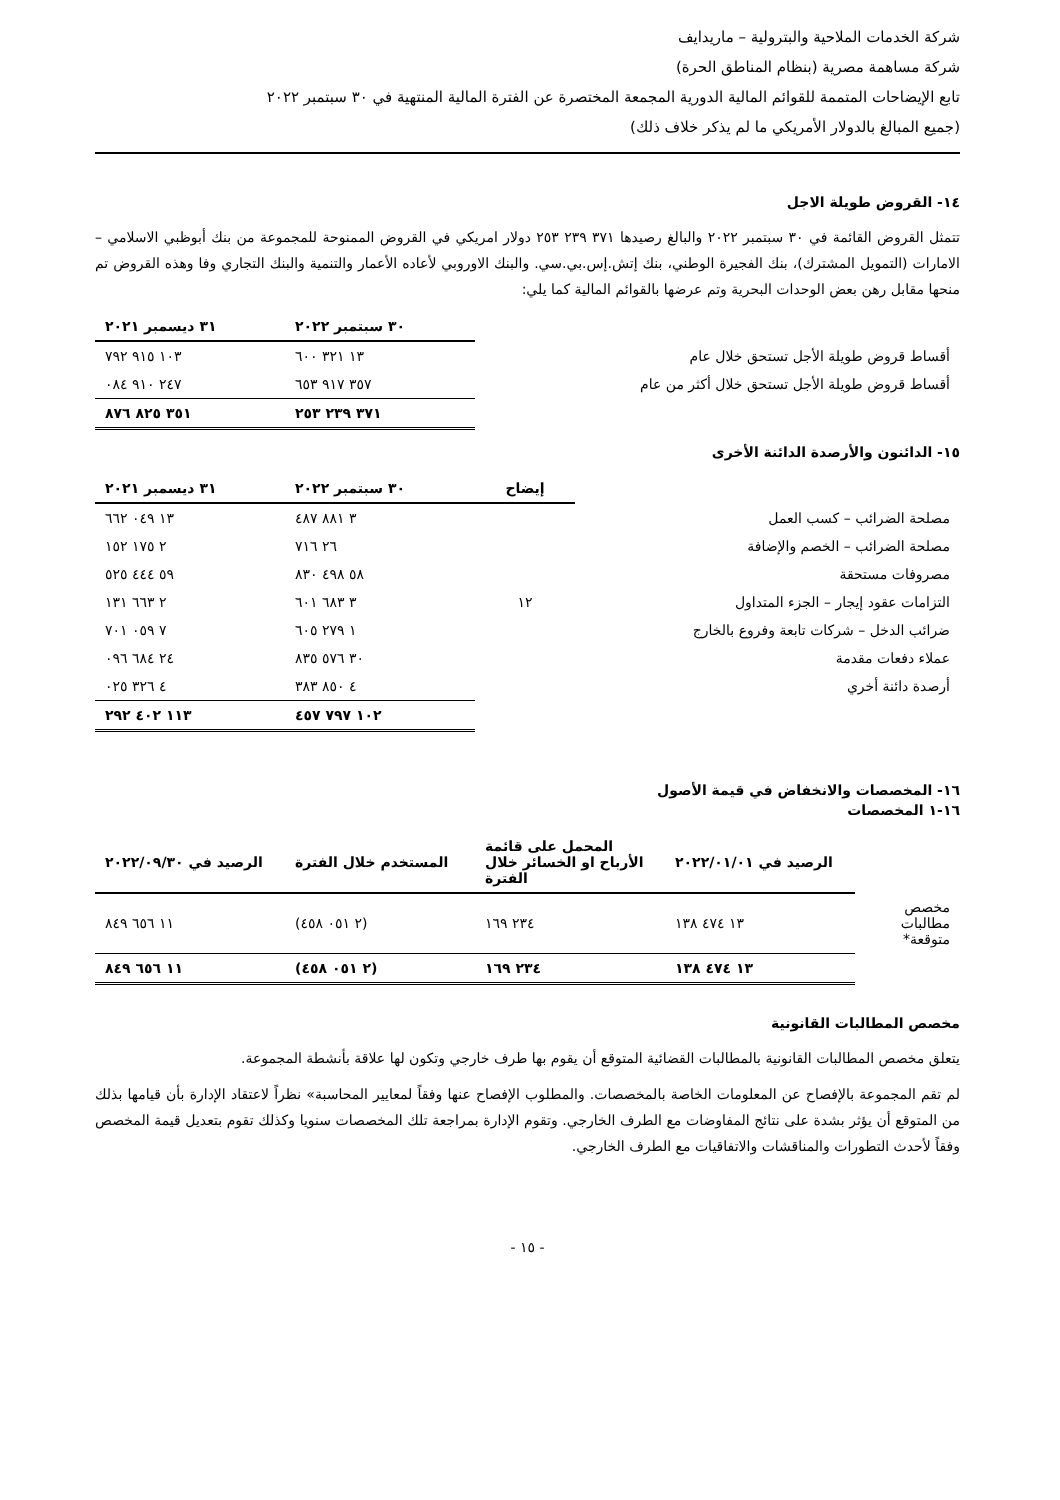شركة الخدمات الملاحية والبترولية – ماريدايف
شركة مساهمة مصرية (بنظام المناطق الحرة)
تابع الإيضاحات المتممة للقوائم المالية الدورية المجمعة المختصرة عن الفترة المالية المنتهية في ٣٠ سبتمبر ٢٠٢٢
(جميع المبالغ بالدولار الأمريكي ما لم يذكر خلاف ذلك)
١٤- القروض طويلة الاجل
تتمثل القروض القائمة في ٣٠ سبتمبر ٢٠٢٢ والبالغ رصيدها ٣٧١ ٢٣٩ ٢٥٣ دولار امريكي في القروض الممنوحة للمجموعة من بنك أبوظبي الاسلامي – الامارات (التمويل المشترك)، بنك الفجيرة الوطني، بنك إتش.إس.بي.سي. والبنك الاوروبي لأعاده الأعمار والتنمية والبنك التجاري وفا وهذه القروض تم منحها مقابل رهن بعض الوحدات البحرية وتم عرضها بالقوائم المالية كما يلي:
| | ٣٠ سبتمبر ٢٠٢٢ | ٣١ ديسمبر ٢٠٢١ |
| --- | --- | --- |
| أقساط قروض طويلة الأجل تستحق خلال عام | ١٣ ٣٢١ ٦٠٠ | ١٠٣ ٩١٥ ٧٩٢ |
| أقساط قروض طويلة الأجل تستحق خلال أكثر من عام | ٣٥٧ ٩١٧ ٦٥٣ | ٢٤٧ ٩١٠ ٠٨٤ |
| | ٣٧١ ٢٣٩ ٢٥٣ | ٣٥١ ٨٢٥ ٨٧٦ |
١٥- الدائنون والأرصدة الدائنة الأخرى
| | إيضاح | ٣٠ سبتمبر ٢٠٢٢ | ٣١ ديسمبر ٢٠٢١ |
| --- | --- | --- | --- |
| مصلحة الضرائب – كسب العمل | | ٣ ٨٨١ ٤٨٧ | ١٣ ٠٤٩ ٦٦٢ |
| مصلحة الضرائب – الخصم والإضافة | | ٢٦ ٧١٦ | ٢ ١٧٥ ١٥٢ |
| مصروفات مستحقة | | ٥٨ ٤٩٨ ٨٣٠ | ٥٩ ٤٤٤ ٥٢٥ |
| التزامات عقود إيجار – الجزء المتداول | ١٢ | ٣ ٦٨٣ ٦٠١ | ٢ ٦٦٣ ١٣١ |
| ضرائب الدخل – شركات تابعة وفروع بالخارج | | ١ ٢٧٩ ٦٠٥ | ٧ ٠٥٩ ٧٠١ |
| عملاء دفعات مقدمة | | ٣٠ ٥٧٦ ٨٣٥ | ٢٤ ٦٨٤ ٠٩٦ |
| أرصدة دائنة أخري | | ٤ ٨٥٠ ٣٨٣ | ٤ ٣٢٦ ٠٢٥ |
| | | ١٠٢ ٧٩٧ ٤٥٧ | ١١٣ ٤٠٢ ٢٩٢ |
١٦- المخصصات والانخفاض في قيمة الأصول
١٦-١ المخصصات
| | الرصيد في ٢٠٢٢/٠١/٠١ | المحمل على قائمة الأرباح او الخسائر خلال الفترة | المستخدم خلال الفترة | الرصيد في ٢٠٢٢/٠٩/٣٠ |
| --- | --- | --- | --- | --- |
| مخصص مطالبات متوقعة* | ١٣ ٤٧٤ ١٣٨ | ٢٣٤ ١٦٩ | (٢ ٠٥١ ٤٥٨) | ١١ ٦٥٦ ٨٤٩ |
| | ١٣ ٤٧٤ ١٣٨ | ٢٣٤ ١٦٩ | (٢ ٠٥١ ٤٥٨) | ١١ ٦٥٦ ٨٤٩ |
مخصص المطالبات القانونية
يتعلق مخصص المطالبات القانونية بالمطالبات القضائية المتوقع أن يقوم بها طرف خارجي وتكون لها علاقة بأنشطة المجموعة.
لم تقم المجموعة بالإفصاح عن المعلومات الخاصة بالمخصصات. والمطلوب الإفصاح عنها وفقاً لمعايير المحاسبة» نظراً لاعتقاد الإدارة بأن قيامها بذلك من المتوقع أن يؤثر بشدة على نتائج المفاوضات مع الطرف الخارجي. وتقوم الإدارة بمراجعة تلك المخصصات سنويا وكذلك تقوم بتعديل قيمة المخصص وفقاً لأحدث التطورات والمناقشات والاتفاقيات مع الطرف الخارجي.
- ١٥ -